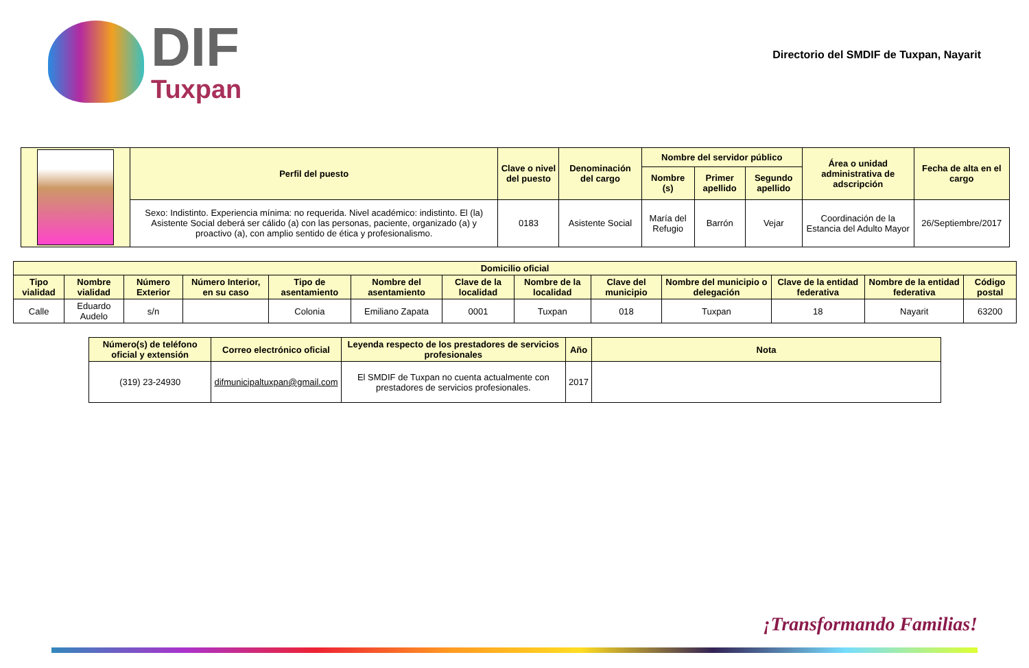DIF
Tuxpan
Directorio del SMDIF de Tuxpan, Nayarit
| | Perfil del puesto | Clave o nivel del puesto | Denominación del cargo | Nombre del servidor público | | | Área o unidad administrativa de adscripción | Fecha de alta en el cargo |
| --- | --- | --- | --- | --- | --- | --- | --- | --- |
| | | | | Nombre (s) | Primer apellido | Segundo apellido | | |
| | Sexo: Indistinto. Experiencia mínima: no requerida. Nivel académico: indistinto. El (la) Asistente Social deberá ser cálido (a) con las personas, paciente, organizado (a) y proactivo (a), con amplio sentido de ética y profesionalismo. | 0183 | Asistente Social | María del Refugio | Barrón | Vejar | Coordinación de la Estancia del Adulto Mayor | 26/Septiembre/2017 |
| Domicilio oficial | | | | | | | | | | | | |
| --- | --- | --- | --- | --- | --- | --- | --- | --- | --- | --- | --- | --- |
| Tipo vialidad | Nombre vialidad | Número Exterior | Número Interior, en su caso | Tipo de asentamiento | Nombre del asentamiento | Clave de la localidad | Nombre de la localidad | Clave del municipio | Nombre del municipio o delegación | Clave de la entidad federativa | Nombre de la entidad federativa | Código postal |
| Calle | Eduardo Audelo | s/n | | Colonia | Emiliano Zapata | 0001 | Tuxpan | 018 | Tuxpan | 18 | Nayarit | 63200 |
| Número(s) de teléfono oficial y extensión | Correo electrónico oficial | Leyenda respecto de los prestadores de servicios profesionales | Año | Nota |
| --- | --- | --- | --- | --- |
| (319) 23-24930 | difmunicipaltuxpan@gmail.com | El SMDIF de Tuxpan no cuenta actualmente con prestadores de servicios profesionales. | 2017 | |
¡Transformando Familias!